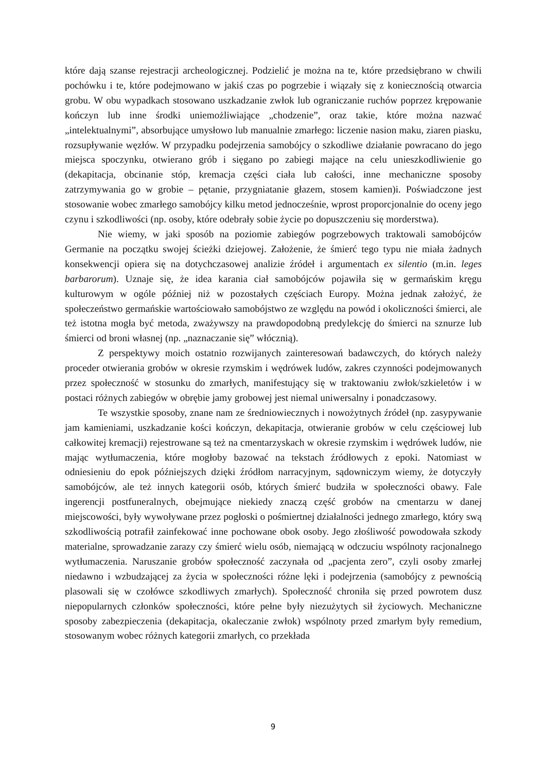które dają szanse rejestracji archeologicznej. Podzielić je można na te, które przedsiębrano w chwili pochówku i te, które podejmowano w jakiś czas po pogrzebie i wiązały się z koniecznością otwarcia grobu. W obu wypadkach stosowano uszkadzanie zwłok lub ograniczanie ruchów poprzez krępowanie kończyn lub inne środki uniemożliwiające „chodzenie”, oraz takie, które można nazwać „intelektualnymi”, absorbujące umysłowo lub manualnie zmarłego: liczenie nasion maku, ziaren piasku, rozsupływanie węzłów. W przypadku podejrzenia samobójcy o szkodliwe działanie powracano do jego miejsca spoczynku, otwierano grób i sięgano po zabiegi mające na celu unieszkodliwienie go (dekapitacja, obcinanie stóp, kremacja części ciała lub całości, inne mechaniczne sposoby zatrzymywania go w grobie – pętanie, przygniatanie głazem, stosem kamien)i. Poświadczone jest stosowanie wobec zmarłego samobójcy kilku metod jednocześnie, wprost proporcjonalnie do oceny jego czynu i szkodliwości (np. osoby, które odebrały sobie życie po dopuszczeniu się morderstwa).
Nie wiemy, w jaki sposób na poziomie zabiegów pogrzebowych traktowali samobójców Germanie na początku swojej ścieżki dziejowej. Założenie, że śmierć tego typu nie miała żadnych konsekwencji opiera się na dotychczasowej analizie źródeł i argumentach ex silentio (m.in. leges barbarorum). Uznaje się, że idea karania ciał samobójców pojawiła się w germańskim kręgu kulturowym w ogóle później niż w pozostałych częściach Europy. Można jednak założyć, że społeczeństwo germańskie wartościowało samobójstwo ze względu na powód i okoliczności śmierci, ale też istotna mogła być metoda, zważywszy na prawdopodobną predylekcję do śmierci na sznurze lub śmierci od broni własnej (np. „naznaczanie się” włócznią).
Z perspektywy moich ostatnio rozwijanych zainteresowań badawczych, do których należy proceder otwierania grobów w okresie rzymskim i wędrówek ludów, zakres czynności podejmowanych przez społeczność w stosunku do zmarłych, manifestujący się w traktowaniu zwłok/szkieletów i w postaci różnych zabiegów w obrębie jamy grobowej jest niemal uniwersalny i ponadczasowy.
Te wszystkie sposoby, znane nam ze średniowiecznych i nowożytnych źródeł (np. zasypywanie jam kamieniami, uszkadzanie kości kończyn, dekapitacja, otwieranie grobów w celu częściowej lub całkowitej kremacji) rejestrowane są też na cmentarzyskach w okresie rzymskim i wędrówek ludów, nie mając wytłumaczenia, które mogłoby bazować na tekstach źródłowych z epoki. Natomiast w odniesieniu do epok późniejszych dzięki źródłom narracyjnym, sądowniczym wiemy, że dotyczyły samobójców, ale też innych kategorii osób, których śmierć budziła w społeczności obawy. Fale ingerencji postfuneralnych, obejmujące niekiedy znaczą część grobów na cmentarzu w danej miejscowości, były wywoływane przez pogłoski o pośmiertnej działalności jednego zmarłego, który swą szkodliwością potrafił zainfekować inne pochowane obok osoby. Jego złośliwość powodowała szkody materialne, sprowadzanie zarazy czy śmierć wielu osób, niemającą w odczuciu wspólnoty racjonalnego wytłumaczenia. Naruszanie grobów społeczność zaczynała od „pacjenta zero”, czyli osoby zmarłej niedawno i wzbudzającej za życia w społeczności różne lęki i podejrzenia (samobójcy z pewnością plasowali się w czołówce szkodliwych zmarłych). Społeczność chroniła się przed powrotem dusz niepopularnych członków społeczności, które pełne były niezużytych sił życiowych. Mechaniczne sposoby zabezpieczenia (dekapitacja, okaleczanie zwłok) wspólnoty przed zmarłym były remedium, stosowanym wobec różnych kategorii zmarłych, co przekłada
9